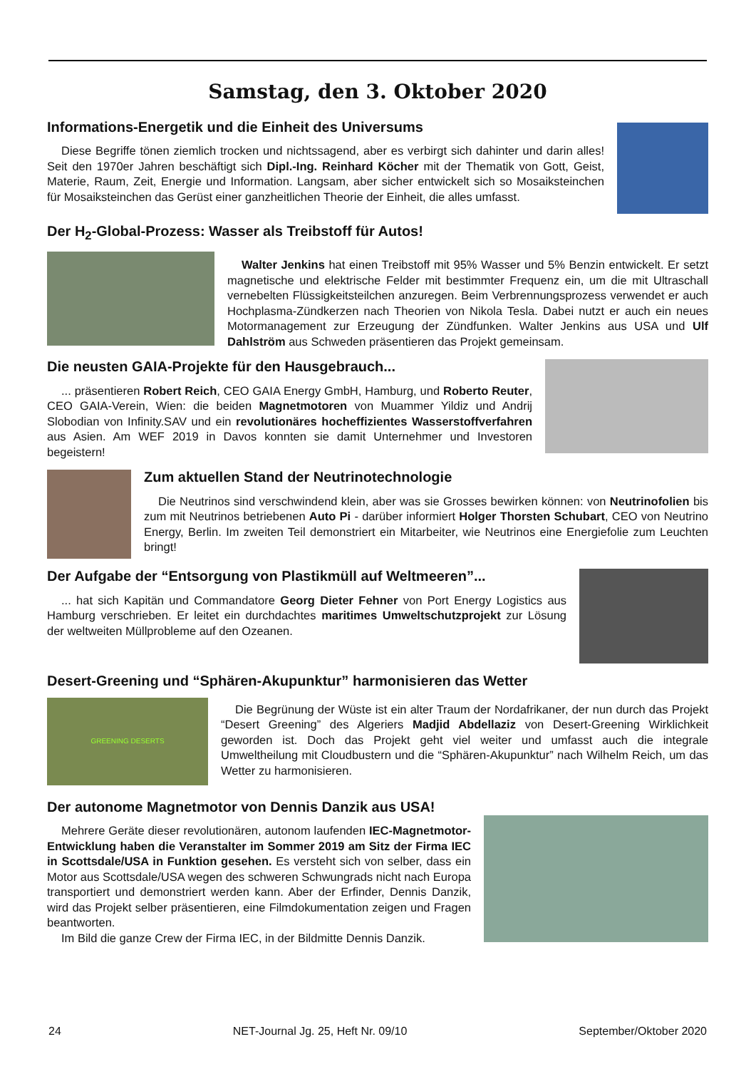Samstag, den 3. Oktober 2020
Informations-Energetik und die Einheit des Universums
Diese Begriffe tönen ziemlich trocken und nichtssagend, aber es verbirgt sich dahinter und darin alles! Seit den 1970er Jahren beschäftigt sich Dipl.-Ing. Reinhard Köcher mit der Thematik von Gott, Geist, Materie, Raum, Zeit, Energie und Information. Langsam, aber sicher entwickelt sich so Mosaiksteinchen für Mosaiksteinchen das Gerüst einer ganzheitlichen Theorie der Einheit, die alles umfasst.
Der H<sub>2</sub>-Global-Prozess: Wasser als Treibstoff für Autos!
Walter Jenkins hat einen Treibstoff mit 95% Wasser und 5% Benzin entwickelt. Er setzt magnetische und elektrische Felder mit bestimmter Frequenz ein, um die mit Ultraschall vernebelten Flüssigkeitsteilchen anzuregen. Beim Verbrennungsprozess verwendet er auch Hochplasma-Zündkerzen nach Theorien von Nikola Tesla. Dabei nutzt er auch ein neues Motormanagement zur Erzeugung der Zündfunken. Walter Jenkins aus USA und Ulf Dahlström aus Schweden präsentieren das Projekt gemeinsam.
Die neusten GAIA-Projekte für den Hausgebrauch...
... präsentieren Robert Reich, CEO GAIA Energy GmbH, Hamburg, und Roberto Reuter, CEO GAIA-Verein, Wien: die beiden Magnetmotoren von Muammer Yildiz und Andrij Slobodian von Infinity.SAV und ein revolutionäres hocheffizientes Wasserstoffverfahren aus Asien. Am WEF 2019 in Davos konnten sie damit Unternehmer und Investoren begeistern!
Zum aktuellen Stand der Neutrinotechnologie
Die Neutrinos sind verschwindend klein, aber was sie Grosses bewirken können: von Neutrinofolien bis zum mit Neutrinos betriebenen Auto Pi - darüber informiert Holger Thorsten Schubart, CEO von Neutrino Energy, Berlin. Im zweiten Teil demonstriert ein Mitarbeiter, wie Neutrinos eine Energiefolie zum Leuchten bringt!
Der Aufgabe der “Entsorgung von Plastikmüll auf Weltmeeren”...
... hat sich Kapitän und Commandatore Georg Dieter Fehner von Port Energy Logistics aus Hamburg verschrieben. Er leitet ein durchdachtes maritimes Umweltschutzprojekt zur Lösung der weltweiten Müllprobleme auf den Ozeanen.
Desert-Greening und “Sphären-Akupunktur” harmonisieren das Wetter
GREENING DESERTS
Die Begrünung der Wüste ist ein alter Traum der Nordafrikaner, der nun durch das Projekt “Desert Greening” des Algeriers Madjid Abdellaziz von Desert-Greening Wirklichkeit geworden ist. Doch das Projekt geht viel weiter und umfasst auch die integrale Umweltheilung mit Cloudbustern und die “Sphären-Akupunktur” nach Wilhelm Reich, um das Wetter zu harmonisieren.
Der autonome Magnetmotor von Dennis Danzik aus USA!
Mehrere Geräte dieser revolutionären, autonom laufenden IEC-Magnetmotor-Entwicklung haben die Veranstalter im Sommer 2019 am Sitz der Firma IEC in Scottsdale/USA in Funktion gesehen. Es versteht sich von selber, dass ein Motor aus Scottsdale/USA wegen des schweren Schwungrads nicht nach Europa transportiert und demonstriert werden kann. Aber der Erfinder, Dennis Danzik, wird das Projekt selber präsentieren, eine Filmdokumentation zeigen und Fragen beantworten.
Im Bild die ganze Crew der Firma IEC, in der Bildmitte Dennis Danzik.
24 NET-Journal Jg. 25, Heft Nr. 09/10 September/Oktober 2020